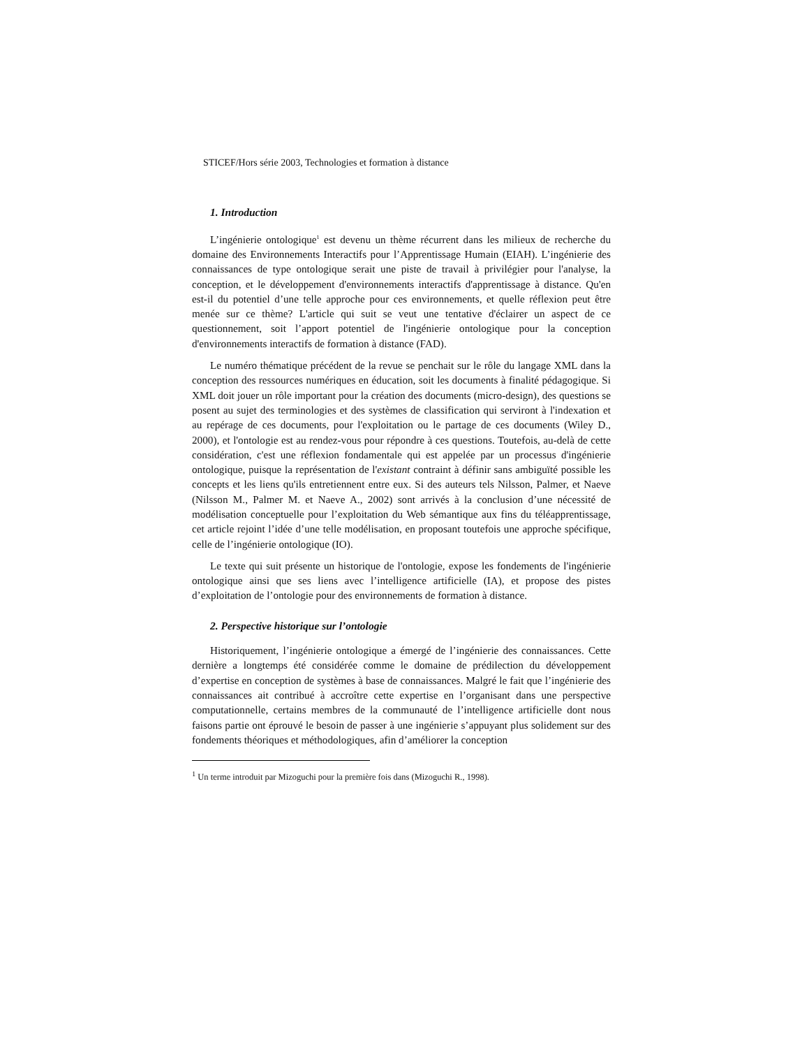STICEF/Hors série 2003, Technologies et formation à distance
1. Introduction
L’ingénierie ontologique<sup>1</sup> est devenu un thème récurrent dans les milieux de recherche du domaine des Environnements Interactifs pour l’Apprentissage Humain (EIAH). L’ingénierie des connaissances de type ontologique serait une piste de travail à privilégier pour l'analyse, la conception, et le développement d'environnements interactifs d'apprentissage à distance. Qu'en est-il du potentiel d’une telle approche pour ces environnements, et quelle réflexion peut être menée sur ce thème? L'article qui suit se veut une tentative d'éclairer un aspect de ce questionnement, soit l’apport potentiel de l'ingénierie ontologique pour la conception d'environnements interactifs de formation à distance (FAD).
Le numéro thématique précédent de la revue se penchait sur le rôle du langage XML dans la conception des ressources numériques en éducation, soit les documents à finalité pédagogique. Si XML doit jouer un rôle important pour la création des documents (micro-design), des questions se posent au sujet des terminologies et des systèmes de classification qui serviront à l'indexation et au repérage de ces documents, pour l'exploitation ou le partage de ces documents (Wiley D., 2000), et l'ontologie est au rendez-vous pour répondre à ces questions. Toutefois, au-delà de cette considération, c'est une réflexion fondamentale qui est appelée par un processus d'ingénierie ontologique, puisque la représentation de l'existant contraint à définir sans ambiguïté possible les concepts et les liens qu'ils entretiennent entre eux. Si des auteurs tels Nilsson, Palmer, et Naeve (Nilsson M., Palmer M. et Naeve A., 2002) sont arrivés à la conclusion d’une nécessité de modélisation conceptuelle pour l’exploitation du Web sémantique aux fins du téléapprentissage, cet article rejoint l’idée d’une telle modélisation, en proposant toutefois une approche spécifique, celle de l’ingénierie ontologique (IO).
Le texte qui suit présente un historique de l'ontologie, expose les fondements de l'ingénierie ontologique ainsi que ses liens avec l’intelligence artificielle (IA), et propose des pistes d’exploitation de l’ontologie pour des environnements de formation à distance.
2. Perspective historique sur l’ontologie
Historiquement, l’ingénierie ontologique a émergé de l’ingénierie des connaissances. Cette dernière a longtemps été considérée comme le domaine de prédilection du développement d’expertise en conception de systèmes à base de connaissances. Malgré le fait que l’ingénierie des connaissances ait contribué à accroître cette expertise en l’organisant dans une perspective computationnelle, certains membres de la communauté de l’intelligence artificielle dont nous faisons partie ont éprouvé le besoin de passer à une ingénierie s’appuyant plus solidement sur des fondements théoriques et méthodologiques, afin d’améliorer la conception
<sup>1</sup> Un terme introduit par Mizoguchi pour la première fois dans (Mizoguchi R., 1998).